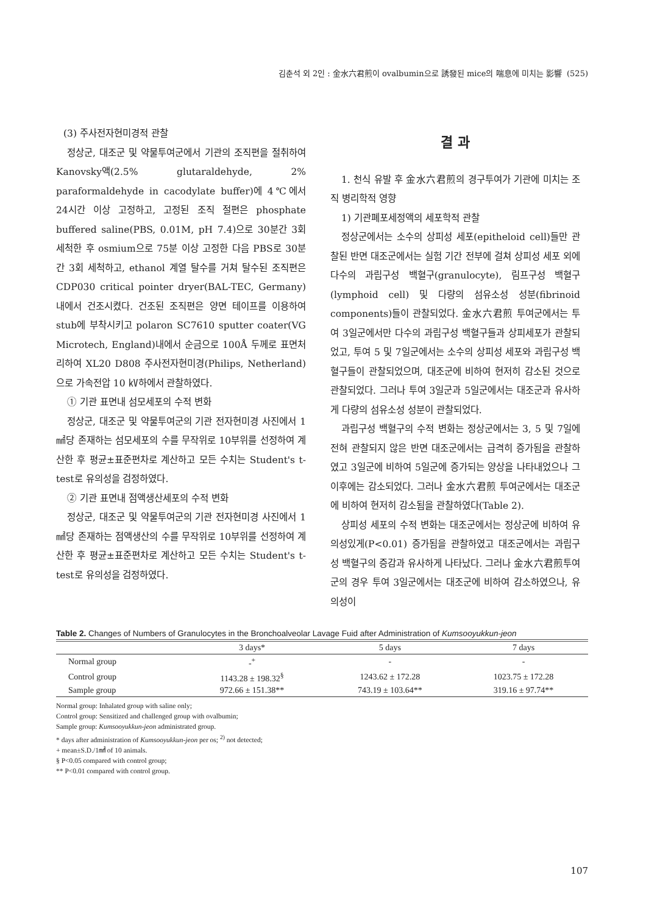김춘석 외 2인 : 金水六君煎이 ovalbumin으로 誘發된 mice의 喘息에 미치는 影響 (525)
(3) 주사전자현미경적 관찰
정상군, 대조군 및 약물투여군에서 기관의 조직편을 절취하여 Kanovsky액(2.5% glutaraldehyde, 2% paraformaldehyde in cacodylate buffer)에 4℃에서 24시간 이상 고정하고, 고정된 조직 절편은 phosphate buffered saline(PBS, 0.01M, pH 7.4)으로 30분간 3회 세척한 후 osmium으로 75분 이상 고정한 다음 PBS로 30분간 3회 세척하고, ethanol 계열 탈수를 거쳐 탈수된 조직편은 CDP030 critical pointer dryer(BAL-TEC, Germany)내에서 건조시켰다. 건조된 조직편은 양면 테이프를 이용하여 stub에 부착시키고 polaron SC7610 sputter coater(VG Microtech, England)내에서 순금으로 100Å 두께로 표면처리하여 XL20 D808 주사전자현미경(Philips, Netherland)으로 가속전압 10 ㎸하에서 관찰하였다.
① 기관 표면내 섬모세포의 수적 변화
정상군, 대조군 및 약물투여군의 기관 전자현미경 사진에서 1㎟당 존재하는 섬모세포의 수를 무작위로 10부위를 선정하여 계산한 후 평균±표준편차로 계산하고 모든 수치는 Student's t-test로 유의성을 검정하였다.
② 기관 표면내 점액생산세포의 수적 변화
정상군, 대조군 및 약물투여군의 기관 전자현미경 사진에서 1㎟당 존재하는 점액생산의 수를 무작위로 10부위를 선정하여 계산한 후 평균±표준편차로 계산하고 모든 수치는 Student's t-test로 유의성을 검정하였다.
결 과
1. 천식 유발 후 金水六君煎의 경구투여가 기관에 미치는 조직 병리학적 영향
1) 기관폐포세정액의 세포학적 관찰
정상군에서는 소수의 상피성 세포(epitheloid cell)들만 관찰된 반면 대조군에서는 실험 기간 전부에 걸쳐 상피성 세포 외에 다수의 과립구성 백혈구(granulocyte), 림프구성 백혈구(lymphoid cell) 및 다량의 섬유소성 성분(fibrinoid components)들이 관찰되었다. 金水六君煎 투여군에서는 투여 3일군에서만 다수의 과립구성 백혈구들과 상피세포가 관찰되었고, 투여 5 및 7일군에서는 소수의 상피성 세포와 과립구성 백혈구들이 관찰되었으며, 대조군에 비하여 현저히 감소된 것으로 관찰되었다. 그러나 투여 3일군과 5일군에서는 대조군과 유사하게 다량의 섬유소성 성분이 관찰되었다.
과립구성 백혈구의 수적 변화는 정상군에서는 3, 5 및 7일에 전혀 관찰되지 않은 반면 대조군에서는 급격히 증가됨을 관찰하였고 3일군에 비하여 5일군에 증가되는 양상을 나타내었으나 그 이후에는 감소되었다. 그러나 金水六君煎 투여군에서는 대조군에 비하여 현저히 감소됨을 관찰하였다(Table 2).
상피성 세포의 수적 변화는 대조군에서는 정상군에 비하여 유의성있게(P<0.01) 증가됨을 관찰하였고 대조군에서는 과립구성 백혈구의 증감과 유사하게 나타났다. 그러나 金水六君煎투여군의 경우 투여 3일군에서는 대조군에 비하여 감소하였으나, 유의성이
Table 2. Changes of Numbers of Granulocytes in the Bronchoalveolar Lavage Fuid after Administration of Kumsooyukkun-jeon
| | 3 days* | 5 days | 7 days |
| --- | --- | --- | --- |
| Normal group | -<sup>+</sup> | - | - |
| Control group | 1143.28 ± 198.32<sup>§</sup> | 1243.62 ± 172.28 | 1023.75 ± 172.28 |
| Sample group | 972.66 ± 151.38** | 743.19 ± 103.64** | 319.16 ± 97.74** |
Normal group: Inhalated group with saline only;
Control group: Sensitized and challenged group with ovalbumin;
Sample group: Kumsooyukkun-jeon administrated group.
* days after administration of Kumsooyukkun-jeon per os; <sup>2)</sup> not detected;
+ mean±S.D./1㎟ of 10 animals.
§ P<0.05 compared with control group;
** P<0.01 compared with control group.
107